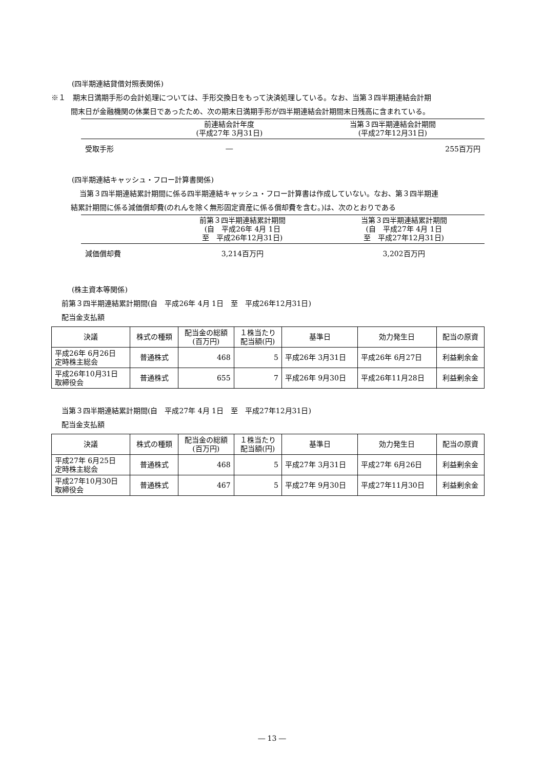(四半期連結貸借対照表関係)
※１　期末日満期手形の会計処理については、手形交換日をもって決済処理している。なお、当第３四半期連結会計期
間末日が金融機関の休業日であったため、次の期末日満期手形が四半期連結会計期間末日残高に含まれている。
| | 前連結会計年度 (平成27年 3月31日) | 当第３四半期連結会計期間 (平成27年12月31日) |
| --- | --- | --- |
| 受取手形 | ― | 255百万円 |
(四半期連結キャッシュ・フロー計算書関係)
当第３四半期連結累計期間に係る四半期連結キャッシュ・フロー計算書は作成していない。なお、第３四半期連
結累計期間に係る減価償却費(のれんを除く無形固定資産に係る償却費を含む。)は、次のとおりである
| | 前第３四半期連結累計期間 (自 平成26年 4月 1日 至 平成26年12月31日) | 当第３四半期連結累計期間 (自 平成27年 4月 1日 至 平成27年12月31日) |
| --- | --- | --- |
| 減価償却費 | 3,214百万円 | 3,202百万円 |
(株主資本等関係)
前第３四半期連結累計期間(自　平成26年 4月 1日　至　平成26年12月31日)
配当金支払額
| 決議 | 株式の種類 | 配当金の総額 (百万円) | １株当たり 配当額(円) | 基準日 | 効力発生日 | 配当の原資 |
| --- | --- | --- | --- | --- | --- | --- |
| 平成26年 6月26日 定時株主総会 | 普通株式 | 468 | 5 | 平成26年 3月31日 | 平成26年 6月27日 | 利益剰余金 |
| 平成26年10月31日 取締役会 | 普通株式 | 655 | 7 | 平成26年 9月30日 | 平成26年11月28日 | 利益剰余金 |
当第３四半期連結累計期間(自　平成27年 4月 1日　至　平成27年12月31日)
配当金支払額
| 決議 | 株式の種類 | 配当金の総額 (百万円) | １株当たり 配当額(円) | 基準日 | 効力発生日 | 配当の原資 |
| --- | --- | --- | --- | --- | --- | --- |
| 平成27年 6月25日 定時株主総会 | 普通株式 | 468 | 5 | 平成27年 3月31日 | 平成27年 6月26日 | 利益剰余金 |
| 平成27年10月30日 取締役会 | 普通株式 | 467 | 5 | 平成27年 9月30日 | 平成27年11月30日 | 利益剰余金 |
― 13 ―